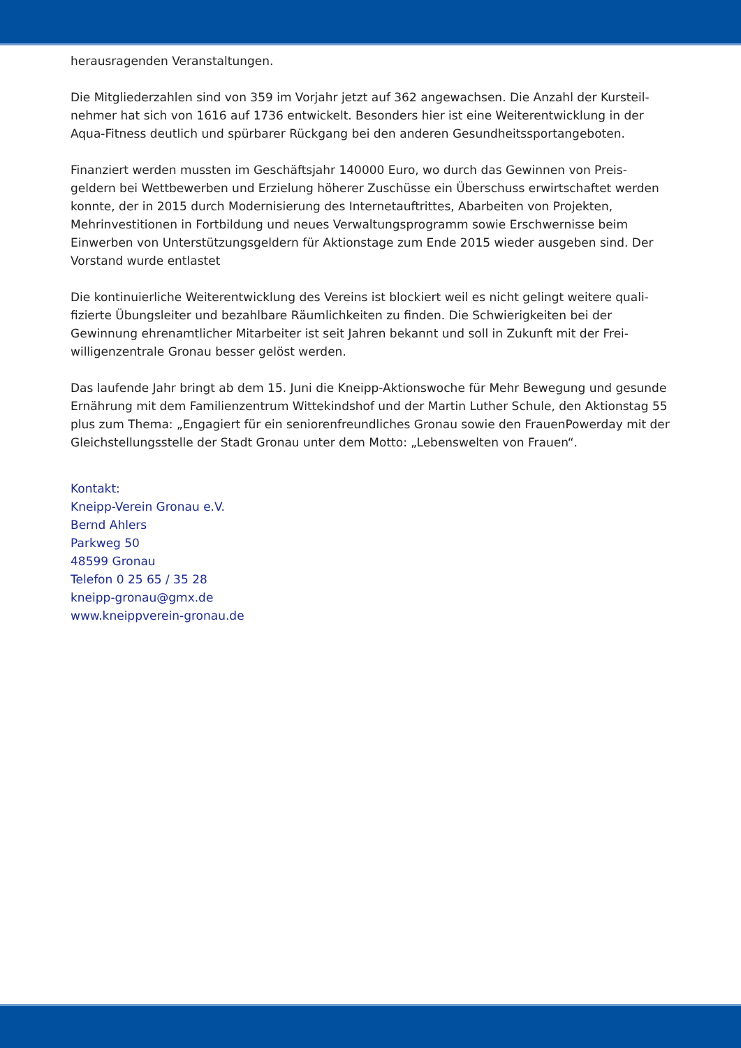herausragenden Veranstaltungen.
Die Mitgliederzahlen sind von 359 im Vorjahr jetzt auf 362 angewachsen. Die Anzahl der Kursteil-nehmer hat sich von 1616 auf 1736 entwickelt. Besonders hier ist eine Weiterentwicklung in der Aqua-Fitness deutlich und spürbarer Rückgang bei den anderen Gesundheitssportangeboten.
Finanziert werden mussten im Geschäftsjahr 140000 Euro, wo durch das Gewinnen von Preis-geldern bei Wettbewerben und Erzielung höherer Zuschüsse ein Überschuss erwirtschaftet werden konnte, der in 2015 durch Modernisierung des Internetauftrittes, Abarbeiten von Projekten, Mehrinvestitionen in Fortbildung und neues Verwaltungsprogramm sowie Erschwernisse beim Einwerben von Unterstützungsgeldern für Aktionstage zum Ende 2015 wieder ausgeben sind. Der Vorstand wurde entlastet
Die kontinuierliche Weiterentwicklung des Vereins ist blockiert weil es nicht gelingt weitere quali-fizierte Übungsleiter und bezahlbare Räumlichkeiten zu finden. Die Schwierigkeiten bei der Gewinnung ehrenamtlicher Mitarbeiter ist seit Jahren bekannt und soll in Zukunft mit der Frei-willigenzentrale Gronau besser gelöst werden.
Das laufende Jahr bringt ab dem 15. Juni die Kneipp-Aktionswoche für Mehr Bewegung und gesunde Ernährung mit dem Familienzentrum Wittekindshof und der Martin Luther Schule, den Aktionstag 55 plus zum Thema: „Engagiert für ein seniorenfreundliches Gronau sowie den FrauenPowerday mit der Gleichstellungsstelle der Stadt Gronau unter dem Motto: „Lebenswelten von Frauen“.
Kontakt:
Kneipp-Verein Gronau e.V.
Bernd Ahlers
Parkweg 50
48599 Gronau
Telefon 0 25 65 / 35 28
kneipp-gronau@gmx.de
www.kneippverein-gronau.de